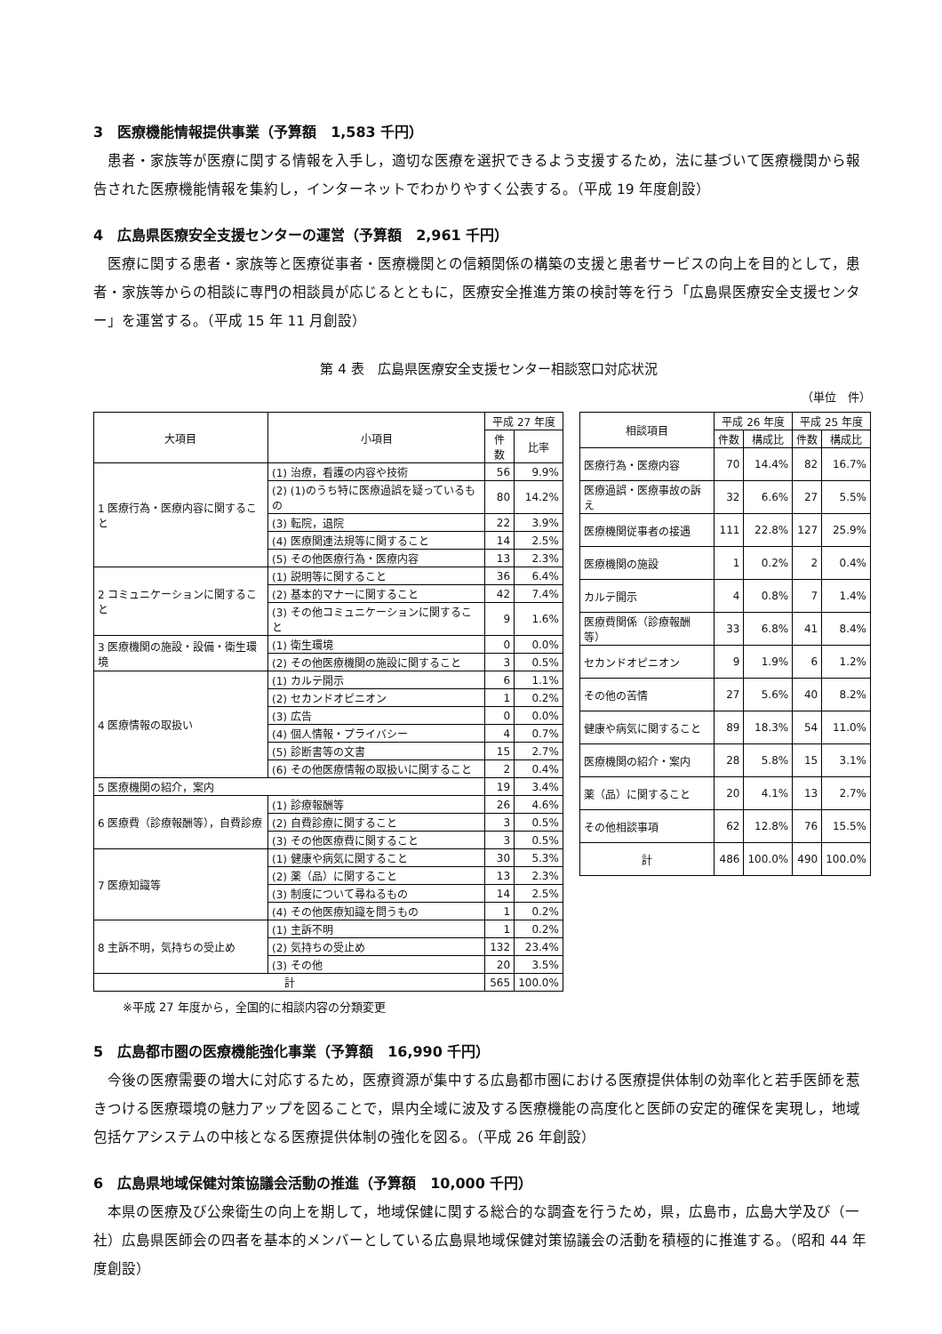3　医療機能情報提供事業（予算額　1,583 千円）
患者・家族等が医療に関する情報を入手し，適切な医療を選択できるよう支援するため，法に基づいて医療機関から報告された医療機能情報を集約し，インターネットでわかりやすく公表する。（平成 19 年度創設）
4　広島県医療安全支援センターの運営（予算額　2,961 千円）
医療に関する患者・家族等と医療従事者・医療機関との信頼関係の構築の支援と患者サービスの向上を目的として，患者・家族等からの相談に専門の相談員が応じるとともに，医療安全推進方策の検討等を行う「広島県医療安全支援センター」を運営する。（平成 15 年 11 月創設）
第 4 表　広島県医療安全支援センター相談窓口対応状況
（単位　件）
| 大項目 | 小項目 | 平成 27 年度 | |
| --- | --- | --- | --- |
| | | 件数 | 比率 |
| 1 医療行為・医療内容に関すること | (1) 治療，看護の内容や技術 | 56 | 9.9% |
| | (2) (1)のうち特に医療過誤を疑っているもの | 80 | 14.2% |
| | (3) 転院，退院 | 22 | 3.9% |
| | (4) 医療関連法規等に関すること | 14 | 2.5% |
| | (5) その他医療行為・医療内容 | 13 | 2.3% |
| 2 コミュニケーションに関すること | (1) 説明等に関すること | 36 | 6.4% |
| | (2) 基本的マナーに関すること | 42 | 7.4% |
| | (3) その他コミュニケーションに関すること | 9 | 1.6% |
| 3 医療機関の施設・設備・衛生環境 | (1) 衛生環境 | 0 | 0.0% |
| | (2) その他医療機関の施設に関すること | 3 | 0.5% |
| 4 医療情報の取扱い | (1) カルテ開示 | 6 | 1.1% |
| | (2) セカンドオピニオン | 1 | 0.2% |
| | (3) 広告 | 0 | 0.0% |
| | (4) 個人情報・プライバシー | 4 | 0.7% |
| | (5) 診断書等の文書 | 15 | 2.7% |
| | (6) その他医療情報の取扱いに関すること | 2 | 0.4% |
| 5 医療機関の紹介，案内 | | 19 | 3.4% |
| 6 医療費（診療報酬等），自費診療 | (1) 診療報酬等 | 26 | 4.6% |
| | (2) 自費診療に関すること | 3 | 0.5% |
| | (3) その他医療費に関すること | 3 | 0.5% |
| 7 医療知識等 | (1) 健康や病気に関すること | 30 | 5.3% |
| | (2) 薬（品）に関すること | 13 | 2.3% |
| | (3) 制度について尋ねるもの | 14 | 2.5% |
| | (4) その他医療知識を問うもの | 1 | 0.2% |
| 8 主訴不明，気持ちの受止め | (1) 主訴不明 | 1 | 0.2% |
| | (2) 気持ちの受止め | 132 | 23.4% |
| | (3) その他 | 20 | 3.5% |
| 計 | | 565 | 100.0% |
| 相談項目 | 平成 26 年度 | | 平成 25 年度 | |
| --- | --- | --- | --- | --- |
| | 件数 | 構成比 | 件数 | 構成比 |
| 医療行為・医療内容 | 70 | 14.4% | 82 | 16.7% |
| 医療過誤・医療事故の訴え | 32 | 6.6% | 27 | 5.5% |
| 医療機関従事者の接遇 | 111 | 22.8% | 127 | 25.9% |
| 医療機関の施設 | 1 | 0.2% | 2 | 0.4% |
| カルテ開示 | 4 | 0.8% | 7 | 1.4% |
| 医療費関係（診療報酬等） | 33 | 6.8% | 41 | 8.4% |
| セカンドオピニオン | 9 | 1.9% | 6 | 1.2% |
| その他の苦情 | 27 | 5.6% | 40 | 8.2% |
| 健康や病気に関すること | 89 | 18.3% | 54 | 11.0% |
| 医療機関の紹介・案内 | 28 | 5.8% | 15 | 3.1% |
| 薬（品）に関すること | 20 | 4.1% | 13 | 2.7% |
| その他相談事項 | 62 | 12.8% | 76 | 15.5% |
| 計 | 486 | 100.0% | 490 | 100.0% |
※平成 27 年度から，全国的に相談内容の分類変更
5　広島都市圏の医療機能強化事業（予算額　16,990 千円）
今後の医療需要の増大に対応するため，医療資源が集中する広島都市圏における医療提供体制の効率化と若手医師を惹きつける医療環境の魅力アップを図ることで，県内全域に波及する医療機能の高度化と医師の安定的確保を実現し，地域包括ケアシステムの中核となる医療提供体制の強化を図る。（平成 26 年創設）
6　広島県地域保健対策協議会活動の推進（予算額　10,000 千円）
本県の医療及び公衆衛生の向上を期して，地域保健に関する総合的な調査を行うため，県，広島市，広島大学及び（一社）広島県医師会の四者を基本的メンバーとしている広島県地域保健対策協議会の活動を積極的に推進する。（昭和 44 年度創設）